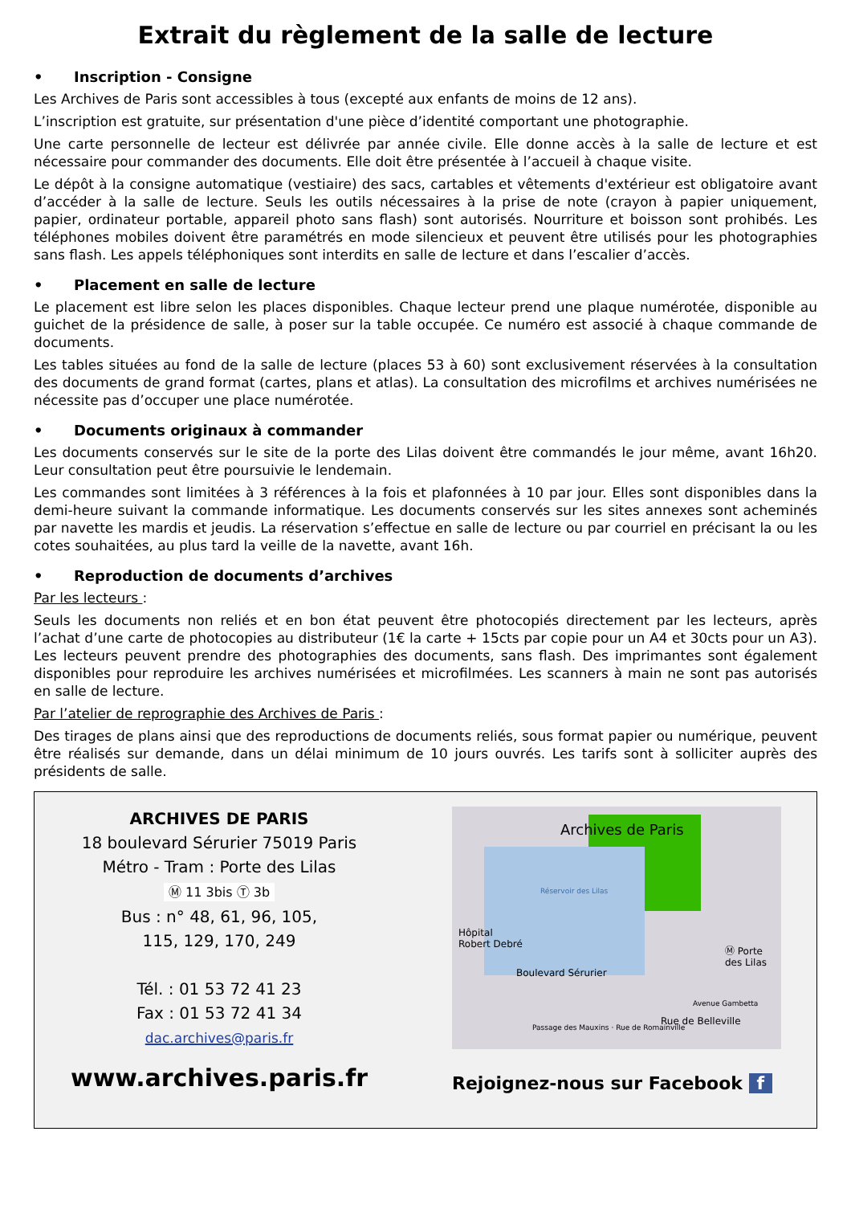Extrait du règlement de la salle de lecture
• Inscription - Consigne
Les Archives de Paris sont accessibles à tous (excepté aux enfants de moins de 12 ans).
L’inscription est gratuite, sur présentation d'une pièce d’identité comportant une photographie.
Une carte personnelle de lecteur est délivrée par année civile. Elle donne accès à la salle de lecture et est nécessaire pour commander des documents. Elle doit être présentée à l’accueil à chaque visite.
Le dépôt à la consigne automatique (vestiaire) des sacs, cartables et vêtements d'extérieur est obligatoire avant d’accéder à la salle de lecture. Seuls les outils nécessaires à la prise de note (crayon à papier uniquement, papier, ordinateur portable, appareil photo sans flash) sont autorisés. Nourriture et boisson sont prohibés. Les téléphones mobiles doivent être paramétrés en mode silencieux et peuvent être utilisés pour les photographies sans flash. Les appels téléphoniques sont interdits en salle de lecture et dans l’escalier d’accès.
• Placement en salle de lecture
Le placement est libre selon les places disponibles. Chaque lecteur prend une plaque numérotée, disponible au guichet de la présidence de salle, à poser sur la table occupée. Ce numéro est associé à chaque commande de documents.
Les tables situées au fond de la salle de lecture (places 53 à 60) sont exclusivement réservées à la consultation des documents de grand format (cartes, plans et atlas). La consultation des microfilms et archives numérisées ne nécessite pas d’occuper une place numérotée.
• Documents originaux à commander
Les documents conservés sur le site de la porte des Lilas doivent être commandés le jour même, avant 16h20. Leur consultation peut être poursuivie le lendemain.
Les commandes sont limitées à 3 références à la fois et plafonnées à 10 par jour. Elles sont disponibles dans la demi-heure suivant la commande informatique. Les documents conservés sur les sites annexes sont acheminés par navette les mardis et jeudis. La réservation s’effectue en salle de lecture ou par courriel en précisant la ou les cotes souhaitées, au plus tard la veille de la navette, avant 16h.
• Reproduction de documents d’archives
Par les lecteurs :
Seuls les documents non reliés et en bon état peuvent être photocopiés directement par les lecteurs, après l’achat d’une carte de photocopies au distributeur (1€ la carte + 15cts par copie pour un A4 et 30cts pour un A3). Les lecteurs peuvent prendre des photographies des documents, sans flash. Des imprimantes sont également disponibles pour reproduire les archives numérisées et microfilmées. Les scanners à main ne sont pas autorisés en salle de lecture.
Par l’atelier de reprographie des Archives de Paris :
Des tirages de plans ainsi que des reproductions de documents reliés, sous format papier ou numérique, peuvent être réalisés sur demande, dans un délai minimum de 10 jours ouvrés. Les tarifs sont à solliciter auprès des présidents de salle.
ARCHIVES DE PARIS
18 boulevard Sérurier 75019 Paris
Métro - Tram : Porte des Lilas
Ⓜ 11 3bis Ⓣ 3b
Bus : n° 48, 61, 96, 105,
115, 129, 170, 249
Tél. : 01 53 72 41 23
Fax : 01 53 72 41 34
dac.archives@paris.fr
www.archives.paris.fr
Archives de Paris
Réservoir des Lilas
Hôpital
Robert Debré
Boulevard Sérurier
Ⓜ Porte des Lilas
Rue de Belleville
Passage des Mauxins · Rue de Romainville
Avenue Gambetta
Rejoignez-nous sur Facebook f